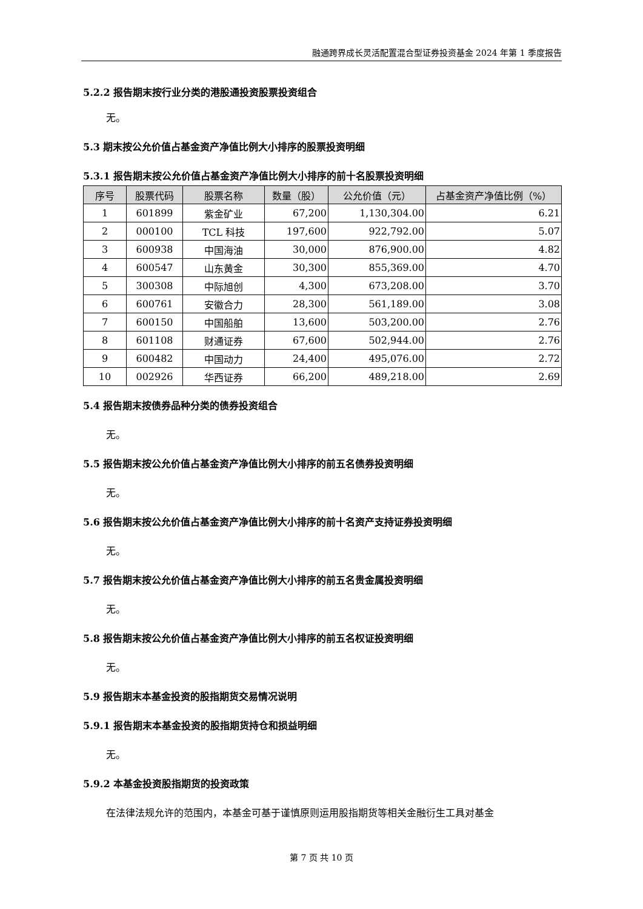融通跨界成长灵活配置混合型证券投资基金 2024 年第 1 季度报告
5.2.2 报告期末按行业分类的港股通投资股票投资组合
无。
5.3 期末按公允价值占基金资产净值比例大小排序的股票投资明细
5.3.1 报告期末按公允价值占基金资产净值比例大小排序的前十名股票投资明细
| 序号 | 股票代码 | 股票名称 | 数量（股） | 公允价值（元） | 占基金资产净值比例（%） |
| --- | --- | --- | --- | --- | --- |
| 1 | 601899 | 紫金矿业 | 67,200 | 1,130,304.00 | 6.21 |
| 2 | 000100 | TCL 科技 | 197,600 | 922,792.00 | 5.07 |
| 3 | 600938 | 中国海油 | 30,000 | 876,900.00 | 4.82 |
| 4 | 600547 | 山东黄金 | 30,300 | 855,369.00 | 4.70 |
| 5 | 300308 | 中际旭创 | 4,300 | 673,208.00 | 3.70 |
| 6 | 600761 | 安徽合力 | 28,300 | 561,189.00 | 3.08 |
| 7 | 600150 | 中国船舶 | 13,600 | 503,200.00 | 2.76 |
| 8 | 601108 | 财通证券 | 67,600 | 502,944.00 | 2.76 |
| 9 | 600482 | 中国动力 | 24,400 | 495,076.00 | 2.72 |
| 10 | 002926 | 华西证券 | 66,200 | 489,218.00 | 2.69 |
5.4 报告期末按债券品种分类的债券投资组合
无。
5.5 报告期末按公允价值占基金资产净值比例大小排序的前五名债券投资明细
无。
5.6 报告期末按公允价值占基金资产净值比例大小排序的前十名资产支持证券投资明细
无。
5.7 报告期末按公允价值占基金资产净值比例大小排序的前五名贵金属投资明细
无。
5.8 报告期末按公允价值占基金资产净值比例大小排序的前五名权证投资明细
无。
5.9 报告期末本基金投资的股指期货交易情况说明
5.9.1 报告期末本基金投资的股指期货持仓和损益明细
无。
5.9.2 本基金投资股指期货的投资政策
在法律法规允许的范围内，本基金可基于谨慎原则运用股指期货等相关金融衍生工具对基金
第 7 页 共 10 页